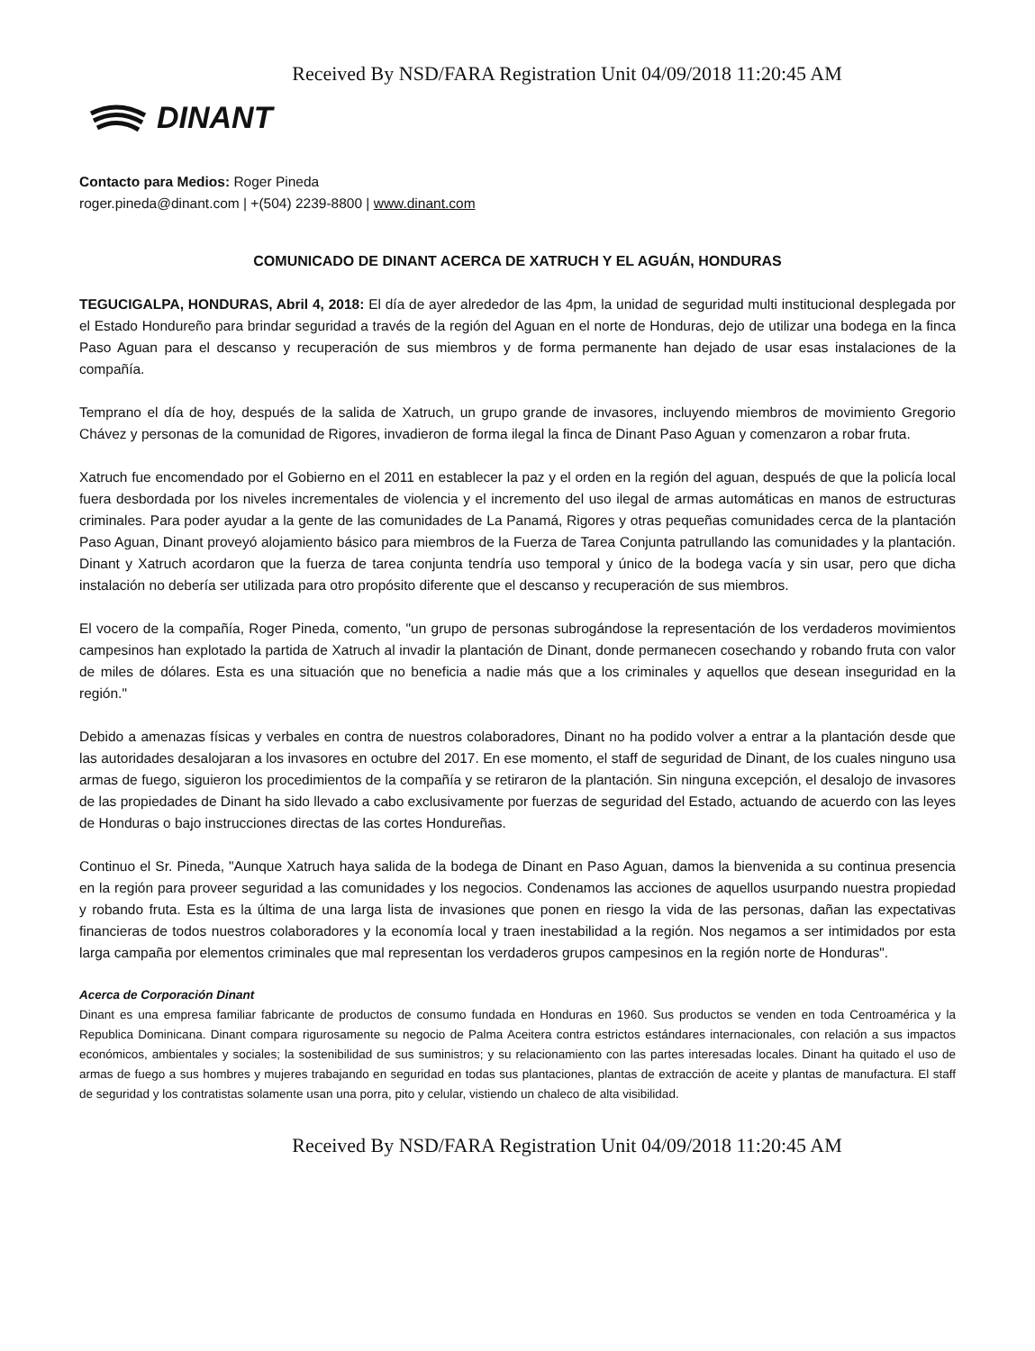Received By NSD/FARA Registration Unit 04/09/2018 11:20:45 AM
DINANT
Contacto para Medios: Roger Pineda
roger.pineda@dinant.com | +(504) 2239-8800 | www.dinant.com
COMUNICADO DE DINANT ACERCA DE XATRUCH Y EL AGUÁN, HONDURAS
TEGUCIGALPA, HONDURAS, Abril 4, 2018: El día de ayer alrededor de las 4pm, la unidad de seguridad multi institucional desplegada por el Estado Hondureño para brindar seguridad a través de la región del Aguan en el norte de Honduras, dejo de utilizar una bodega en la finca Paso Aguan para el descanso y recuperación de sus miembros y de forma permanente han dejado de usar esas instalaciones de la compañía.
Temprano el día de hoy, después de la salida de Xatruch, un grupo grande de invasores, incluyendo miembros de movimiento Gregorio Chávez y personas de la comunidad de Rigores, invadieron de forma ilegal la finca de Dinant Paso Aguan y comenzaron a robar fruta.
Xatruch fue encomendado por el Gobierno en el 2011 en establecer la paz y el orden en la región del aguan, después de que la policía local fuera desbordada por los niveles incrementales de violencia y el incremento del uso ilegal de armas automáticas en manos de estructuras criminales. Para poder ayudar a la gente de las comunidades de La Panamá, Rigores y otras pequeñas comunidades cerca de la plantación Paso Aguan, Dinant proveyó alojamiento básico para miembros de la Fuerza de Tarea Conjunta patrullando las comunidades y la plantación. Dinant y Xatruch acordaron que la fuerza de tarea conjunta tendría uso temporal y único de la bodega vacía y sin usar, pero que dicha instalación no debería ser utilizada para otro propósito diferente que el descanso y recuperación de sus miembros.
El vocero de la compañía, Roger Pineda, comento, "un grupo de personas subrogándose la representación de los verdaderos movimientos campesinos han explotado la partida de Xatruch al invadir la plantación de Dinant, donde permanecen cosechando y robando fruta con valor de miles de dólares. Esta es una situación que no beneficia a nadie más que a los criminales y aquellos que desean inseguridad en la región."
Debido a amenazas físicas y verbales en contra de nuestros colaboradores, Dinant no ha podido volver a entrar a la plantación desde que las autoridades desalojaran a los invasores en octubre del 2017. En ese momento, el staff de seguridad de Dinant, de los cuales ninguno usa armas de fuego, siguieron los procedimientos de la compañía y se retiraron de la plantación. Sin ninguna excepción, el desalojo de invasores de las propiedades de Dinant ha sido llevado a cabo exclusivamente por fuerzas de seguridad del Estado, actuando de acuerdo con las leyes de Honduras o bajo instrucciones directas de las cortes Hondureñas.
Continuo el Sr. Pineda, "Aunque Xatruch haya salida de la bodega de Dinant en Paso Aguan, damos la bienvenida a su continua presencia en la región para proveer seguridad a las comunidades y los negocios. Condenamos las acciones de aquellos usurpando nuestra propiedad y robando fruta. Esta es la última de una larga lista de invasiones que ponen en riesgo la vida de las personas, dañan las expectativas financieras de todos nuestros colaboradores y la economía local y traen inestabilidad a la región. Nos negamos a ser intimidados por esta larga campaña por elementos criminales que mal representan los verdaderos grupos campesinos en la región norte de Honduras".
Acerca de Corporación Dinant
Dinant es una empresa familiar fabricante de productos de consumo fundada en Honduras en 1960. Sus productos se venden en toda Centroamérica y la Republica Dominicana. Dinant compara rigurosamente su negocio de Palma Aceitera contra estrictos estándares internacionales, con relación a sus impactos económicos, ambientales y sociales; la sostenibilidad de sus suministros; y su relacionamiento con las partes interesadas locales. Dinant ha quitado el uso de armas de fuego a sus hombres y mujeres trabajando en seguridad en todas sus plantaciones, plantas de extracción de aceite y plantas de manufactura. El staff de seguridad y los contratistas solamente usan una porra, pito y celular, vistiendo un chaleco de alta visibilidad.
Received By NSD/FARA Registration Unit 04/09/2018 11:20:45 AM